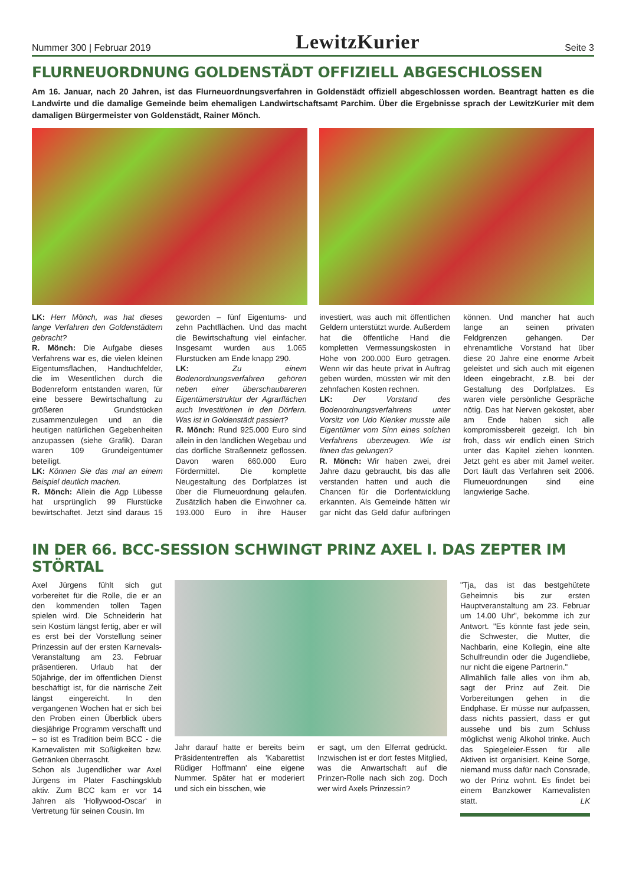Nummer 300 | Februar 2019 LewitzKurier Seite 3
FLURNEUORDNUNG GOLDENSTÄDT OFFIZIELL ABGESCHLOSSEN
Am 16. Januar, nach 20 Jahren, ist das Flurneuordnungsverfahren in Goldenstädt offiziell abgeschlossen worden. Beantragt hatten es die Landwirte und die damalige Gemeinde beim ehemaligen Landwirtschaftsamt Parchim. Über die Ergebnisse sprach der LewitzKurier mit dem damaligen Bürgermeister von Goldenstädt, Rainer Mönch.
LK: Herr Mönch, was hat dieses lange Verfahren den Goldenstädtern gebracht?
R. Mönch: Die Aufgabe dieses Verfahrens war es, die vielen kleinen Eigentumsflächen, Handtuchfelder, die im Wesentlichen durch die Bodenreform entstanden waren, für eine bessere Bewirtschaftung zu größeren Grundstücken zusammenzulegen und an die heutigen natürlichen Gegebenheiten anzupassen (siehe Grafik). Daran waren 109 Grundeigentümer beteiligt.
LK: Können Sie das mal an einem Beispiel deutlich machen.
R. Mönch: Allein die Agp Lübesse hat ursprünglich 99 Flurstücke bewirtschaftet. Jetzt sind daraus 15 geworden – fünf Eigentums- und zehn Pachtflächen. Und das macht die Bewirtschaftung viel einfacher. Insgesamt wurden aus 1.065 Flurstücken am Ende knapp 290.
LK: Zu einem Bodenordnungsverfahren gehören neben einer überschaubareren Eigentümerstruktur der Agrarflächen auch Investitionen in den Dörfern. Was ist in Goldenstädt passiert?
R. Mönch: Rund 925.000 Euro sind allein in den ländlichen Wegebau und das dörfliche Straßennetz geflossen. Davon waren 660.000 Euro Fördermittel. Die komplette Neugestaltung des Dorfplatzes ist über die Flurneuordnung gelaufen. Zusätzlich haben die Einwohner ca. 193.000 Euro in ihre Häuser investiert, was auch mit öffentlichen Geldern unterstützt wurde. Außerdem hat die öffentliche Hand die kompletten Vermessungskosten in Höhe von 200.000 Euro getragen. Wenn wir das heute privat in Auftrag geben würden, müssten wir mit den zehnfachen Kosten rechnen.
LK: Der Vorstand des Bodenordnungsverfahrens unter Vorsitz von Udo Kienker musste alle Eigentümer vom Sinn eines solchen Verfahrens überzeugen. Wie ist Ihnen das gelungen?
R. Mönch: Wir haben zwei, drei Jahre dazu gebraucht, bis das alle verstanden hatten und auch die Chancen für die Dorfentwicklung erkannten. Als Gemeinde hätten wir gar nicht das Geld dafür aufbringen können. Und mancher hat auch lange an seinen privaten Feldgrenzen gehangen. Der ehrenamtliche Vorstand hat über diese 20 Jahre eine enorme Arbeit geleistet und sich auch mit eigenen Ideen eingebracht, z.B. bei der Gestaltung des Dorfplatzes. Es waren viele persönliche Gespräche nötig. Das hat Nerven gekostet, aber am Ende haben sich alle kompromissbereit gezeigt. Ich bin froh, dass wir endlich einen Strich unter das Kapitel ziehen konnten. Jetzt geht es aber mit Jamel weiter. Dort läuft das Verfahren seit 2006. Flurneuordnungen sind eine langwierige Sache.
IN DER 66. BCC-SESSION SCHWINGT PRINZ AXEL I. DAS ZEPTER IM STÖRTAL
Axel Jürgens fühlt sich gut vorbereitet für die Rolle, die er an den kommenden tollen Tagen spielen wird. Die Schneiderin hat sein Kostüm längst fertig, aber er will es erst bei der Vorstellung seiner Prinzessin auf der ersten Karnevals-Veranstaltung am 23. Februar präsentieren. Urlaub hat der 50jährige, der im öffentlichen Dienst beschäftigt ist, für die närrische Zeit längst eingereicht. In den vergangenen Wochen hat er sich bei den Proben einen Überblick übers diesjährige Programm verschafft und – so ist es Tradition beim BCC - die Karnevalisten mit Süßigkeiten bzw. Getränken überrascht.
Schon als Jugendlicher war Axel Jürgens im Plater Faschingsklub aktiv. Zum BCC kam er vor 14 Jahren als 'Hollywood-Oscar' in Vertretung für seinen Cousin. Im
Jahr darauf hatte er bereits beim Präsidententreffen als 'Kabarettist Rüdiger Hoffmann' eine eigene Nummer. Später hat er moderiert und sich ein bisschen, wie
er sagt, um den Elferrat gedrückt. Inzwischen ist er dort festes Mitglied, was die Anwartschaft auf die Prinzen-Rolle nach sich zog. Doch wer wird Axels Prinzessin?
"Tja, das ist das bestgehütete Geheimnis bis zur ersten Hauptveranstaltung am 23. Februar um 14.00 Uhr", bekomme ich zur Antwort. "Es könnte fast jede sein, die Schwester, die Mutter, die Nachbarin, eine Kollegin, eine alte Schulfreundin oder die Jugendliebe, nur nicht die eigene Partnerin."
Allmählich falle alles von ihm ab, sagt der Prinz auf Zeit. Die Vorbereitungen gehen in die Endphase. Er müsse nur aufpassen, dass nichts passiert, dass er gut aussehe und bis zum Schluss möglichst wenig Alkohol trinke. Auch das Spiegeleier-Essen für alle Aktiven ist organisiert. Keine Sorge, niemand muss dafür nach Consrade, wo der Prinz wohnt. Es findet bei einem Banzkower Karnevalisten statt. LK